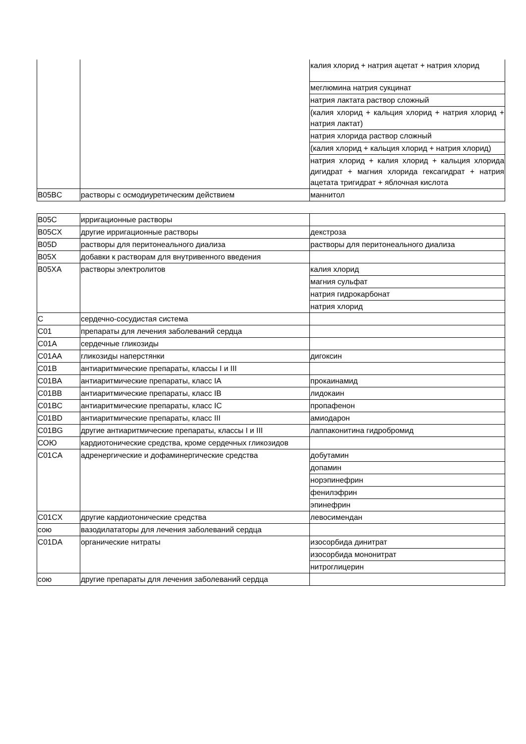| | | калия хлорид + натрия ацетат + натрия хлорид |
| | | меглюмина натрия сукцинат |
| | | натрия лактата раствор сложный |
| | | (калия хлорид + кальция хлорид + натрия хлорид + натрия лактат) |
| | | натрия хлорида раствор сложный |
| | | (калия хлорид + кальция хлорид + натрия хлорид) |
| | | натрия хлорид + калия хлорид + кальция хлорида дигидрат + магния хлорида гексагидрат + натрия ацетата тригидрат + яблочная кислота |
| B05BC | растворы с осмодиуретическим действием | маннитол |
| B05C | ирригационные растворы | |
| B05CX | другие ирригационные растворы | декстроза |
| B05D | растворы для перитонеального диализа | растворы для перитонеального диализа |
| B05X | добавки к растворам для внутривенного введения | |
| B05XA | растворы электролитов | калия хлорид |
| | | магния сульфат |
| | | натрия гидрокарбонат |
| | | натрия хлорид |
| C | сердечно-сосудистая система | |
| C01 | препараты для лечения заболеваний сердца | |
| C01A | сердечные гликозиды | |
| C01AA | гликозиды наперстянки | дигоксин |
| C01B | антиаритмические препараты, классы I и III | |
| C01BA | антиаритмические препараты, класс IA | прокаинамид |
| C01BB | антиаритмические препараты, класс IB | лидокаин |
| C01BC | антиаритмические препараты, класс IC | пропафенон |
| C01BD | антиаритмические препараты, класс III | амиодарон |
| C01BG | другие антиаритмические препараты, классы I и III | лаппаконитина гидробромид |
| СОЮ | кардиотонические средства, кроме сердечных гликозидов | |
| C01CA | адренергические и дофаминергические средства | добутамин |
| | | допамин |
| | | норэпинефрин |
| | | фенилэфрин |
| | | эпинефрин |
| C01CX | другие кардиотонические средства | левосимендан |
| сою | вазодилататоры для лечения заболеваний сердца | |
| C01DA | органические нитраты | изосорбида динитрат |
| | | изосорбида мононитрат |
| | | нитроглицерин |
| сою | другие препараты для лечения заболеваний сердца | |